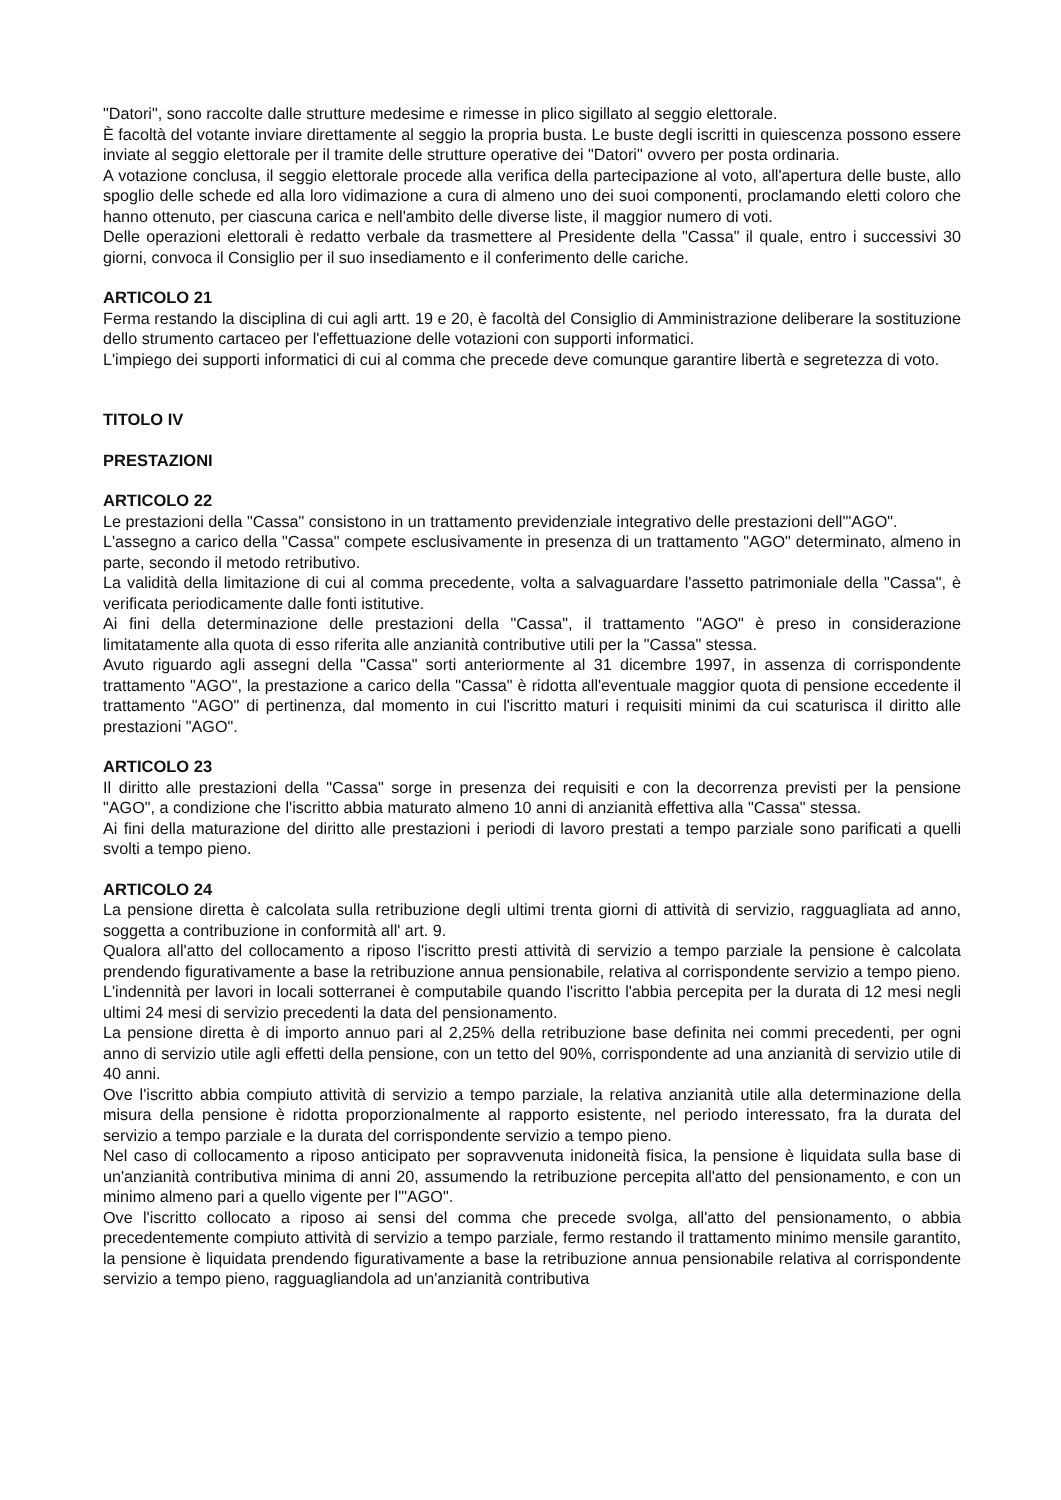"Datori", sono raccolte dalle strutture medesime e rimesse in plico sigillato al seggio elettorale.
È facoltà del votante inviare direttamente al seggio la propria busta. Le buste degli iscritti in quiescenza possono essere inviate al seggio elettorale per il tramite delle strutture operative dei "Datori" ovvero per posta ordinaria.
A votazione conclusa, il seggio elettorale procede alla verifica della partecipazione al voto, all'apertura delle buste, allo spoglio delle schede ed alla loro vidimazione a cura di almeno uno dei suoi componenti, proclamando eletti coloro che hanno ottenuto, per ciascuna carica e nell'ambito delle diverse liste, il maggior numero di voti.
Delle operazioni elettorali è redatto verbale da trasmettere al Presidente della "Cassa" il quale, entro i successivi 30 giorni, convoca il Consiglio per il suo insediamento e il conferimento delle cariche.
ARTICOLO 21
Ferma restando la disciplina di cui agli artt. 19 e 20, è facoltà del Consiglio di Amministrazione deliberare la sostituzione dello strumento cartaceo per l'effettuazione delle votazioni con supporti informatici.
L'impiego dei supporti informatici di cui al comma che precede deve comunque garantire libertà e segretezza di voto.
TITOLO IV
PRESTAZIONI
ARTICOLO 22
Le prestazioni della "Cassa" consistono in un trattamento previdenziale integrativo delle prestazioni dell'"AGO".
L'assegno a carico della "Cassa" compete esclusivamente in presenza di un trattamento "AGO" determinato, almeno in parte, secondo il metodo retributivo.
La validità della limitazione di cui al comma precedente, volta a salvaguardare l'assetto patrimoniale della "Cassa", è verificata periodicamente dalle fonti istitutive.
Ai fini della determinazione delle prestazioni della "Cassa", il trattamento "AGO" è preso in considerazione limitatamente alla quota di esso riferita alle anzianità contributive utili per la "Cassa" stessa.
Avuto riguardo agli assegni della "Cassa" sorti anteriormente al 31 dicembre 1997, in assenza di corrispondente trattamento "AGO", la prestazione a carico della "Cassa" è ridotta all'eventuale maggior quota di pensione eccedente il trattamento "AGO" di pertinenza, dal momento in cui l'iscritto maturi i requisiti minimi da cui scaturisca il diritto alle prestazioni "AGO".
ARTICOLO 23
Il diritto alle prestazioni della "Cassa" sorge in presenza dei requisiti e con la decorrenza previsti per la pensione "AGO", a condizione che l'iscritto abbia maturato almeno 10 anni di anzianità effettiva alla "Cassa" stessa.
Ai fini della maturazione del diritto alle prestazioni i periodi di lavoro prestati a tempo parziale sono parificati a quelli svolti a tempo pieno.
ARTICOLO 24
La pensione diretta è calcolata sulla retribuzione degli ultimi trenta giorni di attività di servizio, ragguagliata ad anno, soggetta a contribuzione in conformità all' art. 9.
Qualora all'atto del collocamento a riposo l'iscritto presti attività di servizio a tempo parziale la pensione è calcolata prendendo figurativamente a base la retribuzione annua pensionabile, relativa al corrispondente servizio a tempo pieno.
L'indennità per lavori in locali sotterranei è computabile quando l'iscritto l'abbia percepita per la durata di 12 mesi negli ultimi 24 mesi di servizio precedenti la data del pensionamento.
La pensione diretta è di importo annuo pari al 2,25% della retribuzione base definita nei commi precedenti, per ogni anno di servizio utile agli effetti della pensione, con un tetto del 90%, corrispondente ad una anzianità di servizio utile di 40 anni.
Ove l'iscritto abbia compiuto attività di servizio a tempo parziale, la relativa anzianità utile alla determinazione della misura della pensione è ridotta proporzionalmente al rapporto esistente, nel periodo interessato, fra la durata del servizio a tempo parziale e la durata del corrispondente servizio a tempo pieno.
Nel caso di collocamento a riposo anticipato per sopravvenuta inidoneità fisica, la pensione è liquidata sulla base di un'anzianità contributiva minima di anni 20, assumendo la retribuzione percepita all'atto del pensionamento, e con un minimo almeno pari a quello vigente per l'"AGO".
Ove l'iscritto collocato a riposo ai sensi del comma che precede svolga, all'atto del pensionamento, o abbia precedentemente compiuto attività di servizio a tempo parziale, fermo restando il trattamento minimo mensile garantito, la pensione è liquidata prendendo figurativamente a base la retribuzione annua pensionabile relativa al corrispondente servizio a tempo pieno, ragguagliandola ad un'anzianità contributiva